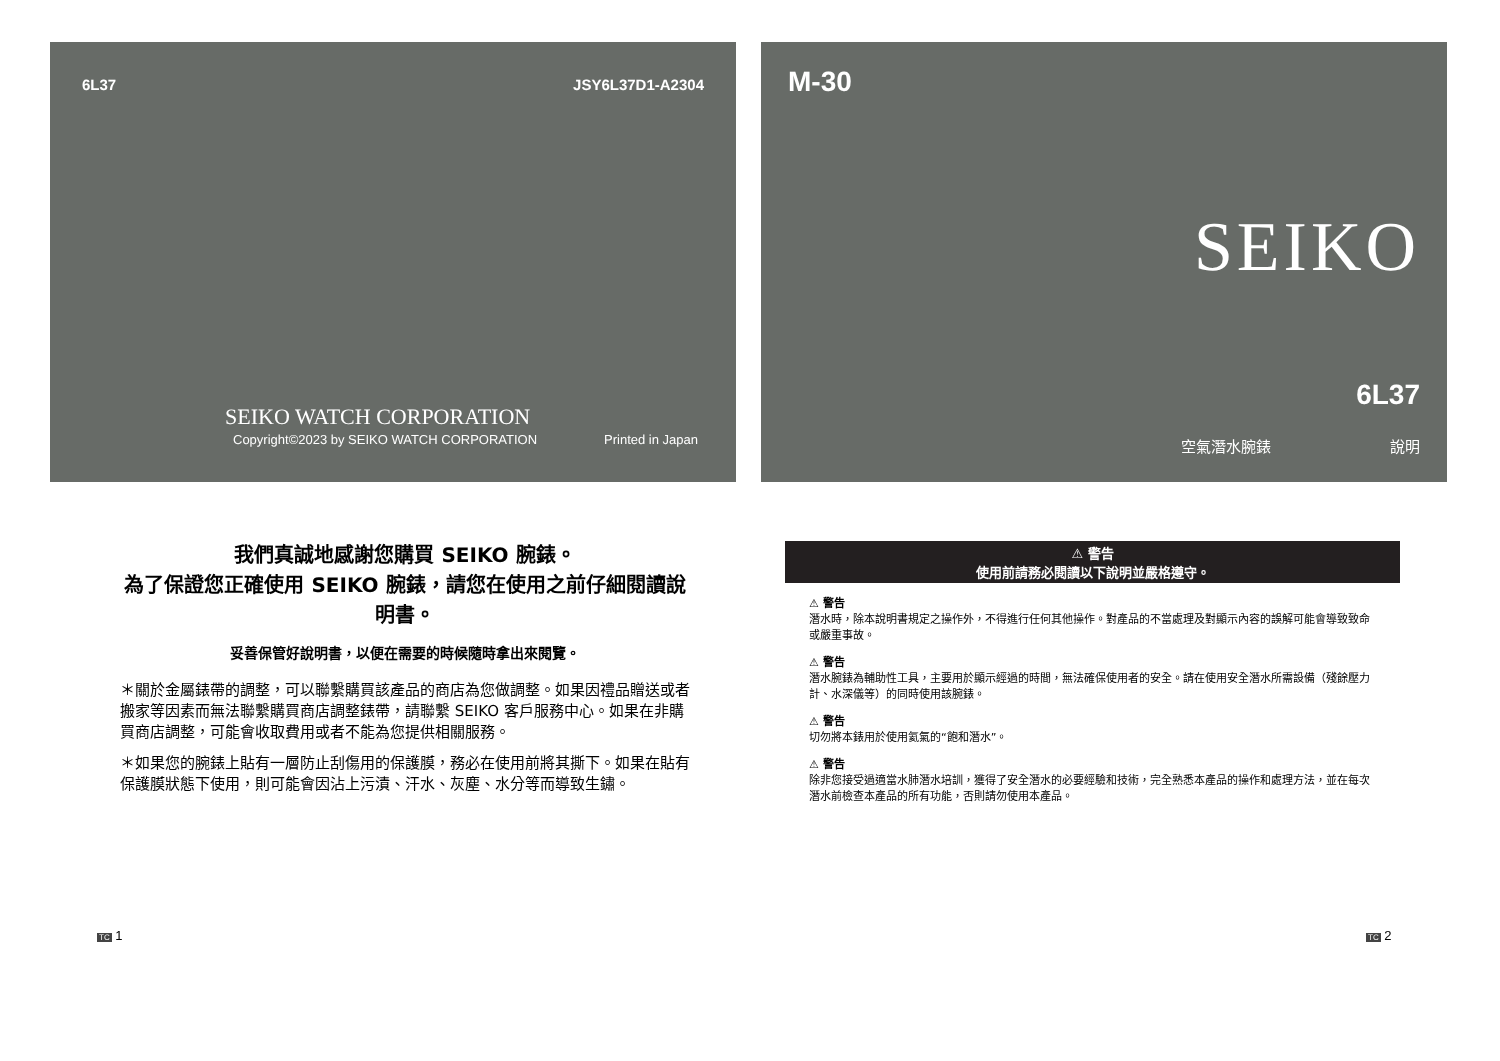6L37 JSY6L37D1-A2304
SEIKO WATCH CORPORATION
Copyright©2023 by SEIKO WATCH CORPORATION
Printed in Japan
M-30
SEIKO
6L37
空氣潛水腕錶 說明
我們真誠地感謝您購買 SEIKO 腕錶。
為了保證您正確使用 SEIKO 腕錶，請您在使用之前仔細閱讀說明書。
妥善保管好說明書，以便在需要的時候隨時拿出來閱覽。
＊關於金屬錶帶的調整，可以聯繫購買該產品的商店為您做調整。如果因禮品贈送或者搬家等因素而無法聯繫購買商店調整錶帶，請聯繫 SEIKO 客戶服務中心。如果在非購買商店調整，可能會收取費用或者不能為您提供相關服務。
＊如果您的腕錶上貼有一層防止刮傷用的保護膜，務必在使用前將其撕下。如果在貼有保護膜狀態下使用，則可能會因沾上污漬、汗水、灰塵、水分等而導致生鏽。
⚠ 警告
使用前請務必閱讀以下說明並嚴格遵守。
⚠ 警告
潛水時，除本說明書規定之操作外，不得進行任何其他操作。對產品的不當處理及對顯示內容的誤解可能會導致致命或嚴重事故。
⚠ 警告
潛水腕錶為輔助性工具，主要用於顯示經過的時間，無法確保使用者的安全。請在使用安全潛水所需設備（殘餘壓力計、水深儀等）的同時使用該腕錶。
⚠ 警告
切勿將本錶用於使用氦氣的“飽和潛水”。
⚠ 警告
除非您接受過適當水肺潛水培訓，獲得了安全潛水的必要經驗和技術，完全熟悉本產品的操作和處理方法，並在每次潛水前檢查本產品的所有功能，否則請勿使用本產品。
TC 1 TC 2